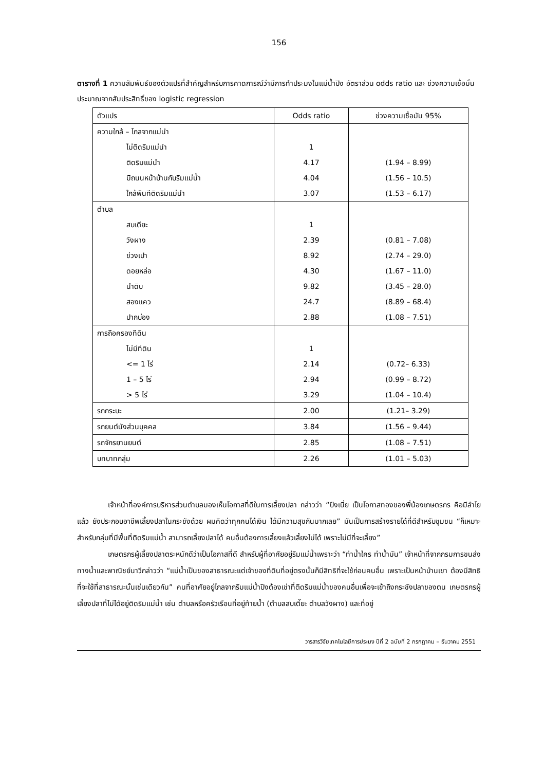156
ตารางที่ 1 ความสัมพันธ์ของตัวแปรที่สำคัญสำหรับการคาดการณ์ว่ามีการทำประมงในแม่น้ำปิง อัตราส่วน odds ratio และ ช่วงความเชื่อมั่นประมาณจากสัมประสิทธิ์ของ logistic regression
| ตัวแปร | Odds ratio | ช่วงความเชื่อมัน 95% |
| --- | --- | --- |
| ความใกล้ – ไกลจากแม่นำ | | |
| ไม่ติดริมแม่นำ | 1 | |
| ติดริมแม่นำ | 4.17 | (1.94 – 8.99) |
| มีถนนหน้าบ้านกับริมแม่น้ำ | 4.04 | (1.56 – 10.5) |
| ใกล้พืนทีติดริมแม่นำ | 3.07 | (1.53 – 6.17) |
| ตำบล | | |
| สบเตียะ | 1 | |
| วังผาง | 2.39 | (0.81 – 7.08) |
| ข่วงเปา | 8.92 | (2.74 – 29.0) |
| ดอยหล่อ | 4.30 | (1.67 – 11.0) |
| นำดิบ | 9.82 | (3.45 – 28.0) |
| สองแคว | 24.7 | (8.89 – 68.4) |
| ปากบ่อง | 2.88 | (1.08 – 7.51) |
| การถือครองทีดิน | | |
| ไม่มีทีดิน | 1 | |
| <= 1 ไร่ | 2.14 | (0.72– 6.33) |
| 1 – 5 ไร่ | 2.94 | (0.99 – 8.72) |
| > 5 ไร่ | 3.29 | (1.04 – 10.4) |
| รถกระบะ | 2.00 | (1.21– 3.29) |
| รถยนต์นังส่วนบุคคล | 3.84 | (1.56 – 9.44) |
| รถจักรยานยนต์ | 2.85 | (1.08 – 7.51) |
| บทบาทกลุ่ม | 2.26 | (1.01 – 5.03) |
เจ้าหน้าที่องค์การบริหารส่วนตำบลมองเห็นโอกาสที่ดีในการเลี้ยงปลา กล่าวว่า “ปีงเนี่ย เป็นโอกาสทองของพี่น้องเกษตรกร คือมีลำไยแล้ว ยังประกอบอาชีพเลี้ยงปลาในกระชังด้วย ผมคิดว่าทุกคนได้เงิน ได้มีความสุขกันมากเลย” มันเป็นการสร้างรายได้ที่ดีสำหรับชุมชน “ก็เหมาะสำหรับกลุ่มที่มีพื้นที่ติดริมแม่น้ำ สามารถเลี้ยงปลาได้ คนอื่นต้องการเลี้ยงแล้วเลี้ยงไม่ได้ เพราะไม่มีที่จะเลี้ยง”
เกษตรกรผู้เลี้ยงปลาตระหนักดีว่าเป็นโอกาสที่ดี สำหรับผู้ที่อาศัยอยู่ริมแม่น้ำเพราะว่า “ท่าน้ำใคร ท่าน้ำมัน” เจ้าหน้าที่จากกรมการขนส่งทางน้ำและพาณิชย์นาวีกล่าวว่า “แม่น้ำเป็นของสาธารณะแต่เจ้าของที่ดินที่อยู่ตรงนั้นก็มีสิทธิที่จะใช้ก่อนคนอื่น เพราะเป็นหน้าบ้านเขา ต้องมีสิทธิที่จะใช้ที่สาธารณะนั้นเช่นเดียวกัน” คนที่อาศัยอยู่ไกลจากริมแม่น้ำปิงต้องเช่าที่ติดริมแม่น้ำของคนอื่นเพื่อจะเข้าถึงกระชังปลาของตน เกษตรกรผู้เลี้ยงปลาที่ไม่ได้อยู่ติดริมแม่น้ำ เช่น ตำบลหรือครัวเรือนที่อยู่ท้ายน้ำ (ตำบลสบเตี๊ยะ ตำบลวังผาง) และที่อยู่
วารสารวิจัยเทคโนโลยีการประมง ปีที่ 2 ฉบับที่ 2 กรกฎาคม – ธันวาคม 2551